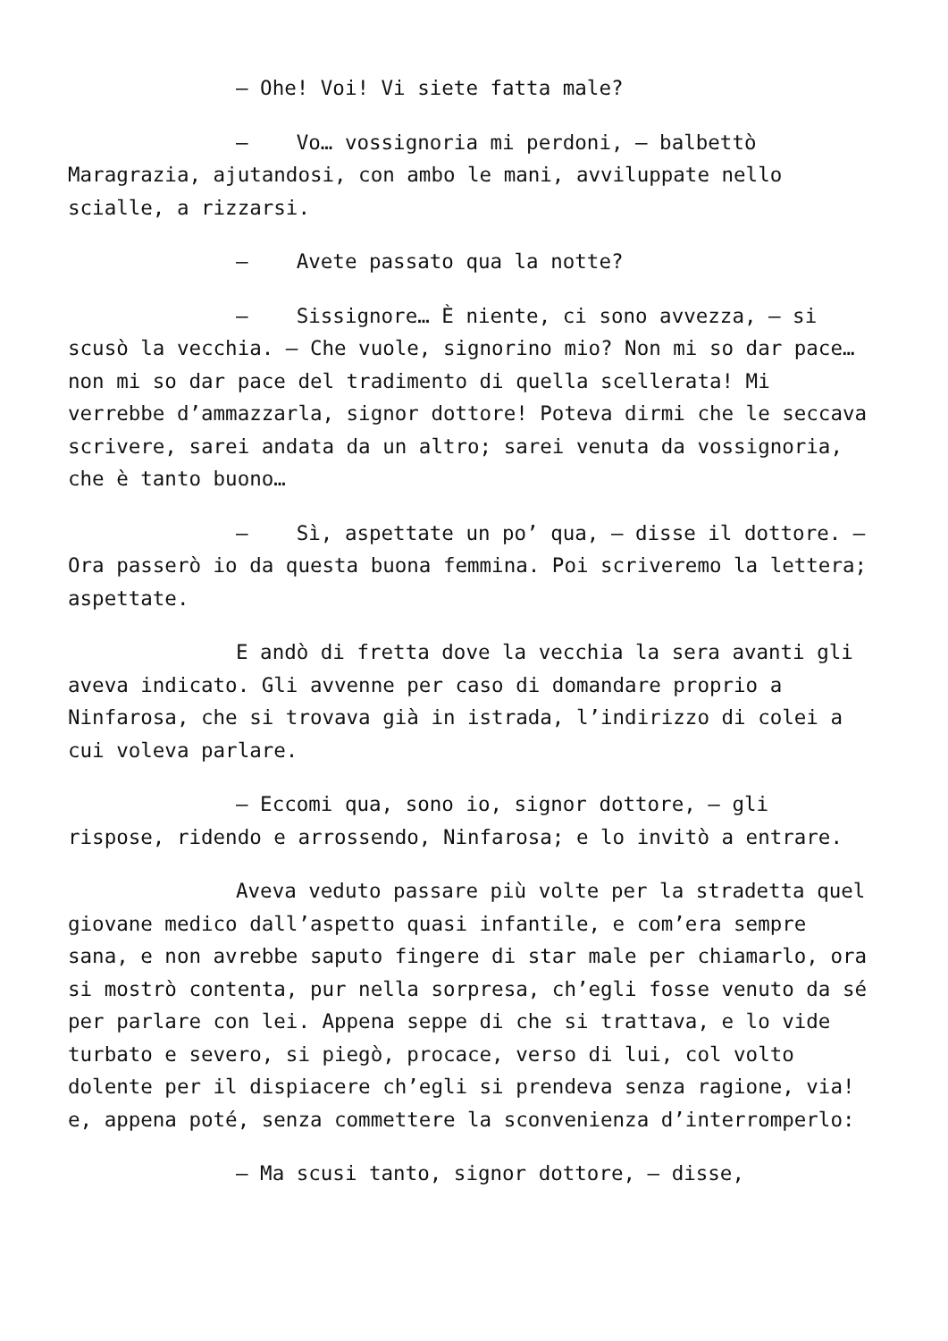– Ohe! Voi! Vi siete fatta male?
– Vo… vossignoria mi perdoni, – balbettò Maragrazia, ajutandosi, con ambo le mani, avviluppate nello scialle, a rizzarsi.
– Avete passato qua la notte?
– Sissignore… È niente, ci sono avvezza, – si scusò la vecchia. – Che vuole, signorino mio? Non mi so dar pace… non mi so dar pace del tradimento di quella scellerata! Mi verrebbe d’ammazzarla, signor dottore! Poteva dirmi che le seccava scrivere, sarei andata da un altro; sarei venuta da vossignoria, che è tanto buono…
– Sì, aspettate un po’ qua, – disse il dottore. – Ora passerò io da questa buona femmina. Poi scriveremo la lettera; aspettate.
E andò di fretta dove la vecchia la sera avanti gli aveva indicato. Gli avvenne per caso di domandare proprio a Ninfarosa, che si trovava già in istrada, l’indirizzo di colei a cui voleva parlare.
– Eccomi qua, sono io, signor dottore, – gli rispose, ridendo e arrossendo, Ninfarosa; e lo invitò a entrare.
Aveva veduto passare più volte per la stradetta quel giovane medico dall’aspetto quasi infantile, e com’era sempre sana, e non avrebbe saputo fingere di star male per chiamarlo, ora si mostrò contenta, pur nella sorpresa, ch’egli fosse venuto da sé per parlare con lei. Appena seppe di che si trattava, e lo vide turbato e severo, si piegò, procace, verso di lui, col volto dolente per il dispiacere ch’egli si prendeva senza ragione, via! e, appena poté, senza commettere la sconvenienza d’interromperlo:
– Ma scusi tanto, signor dottore, – disse,